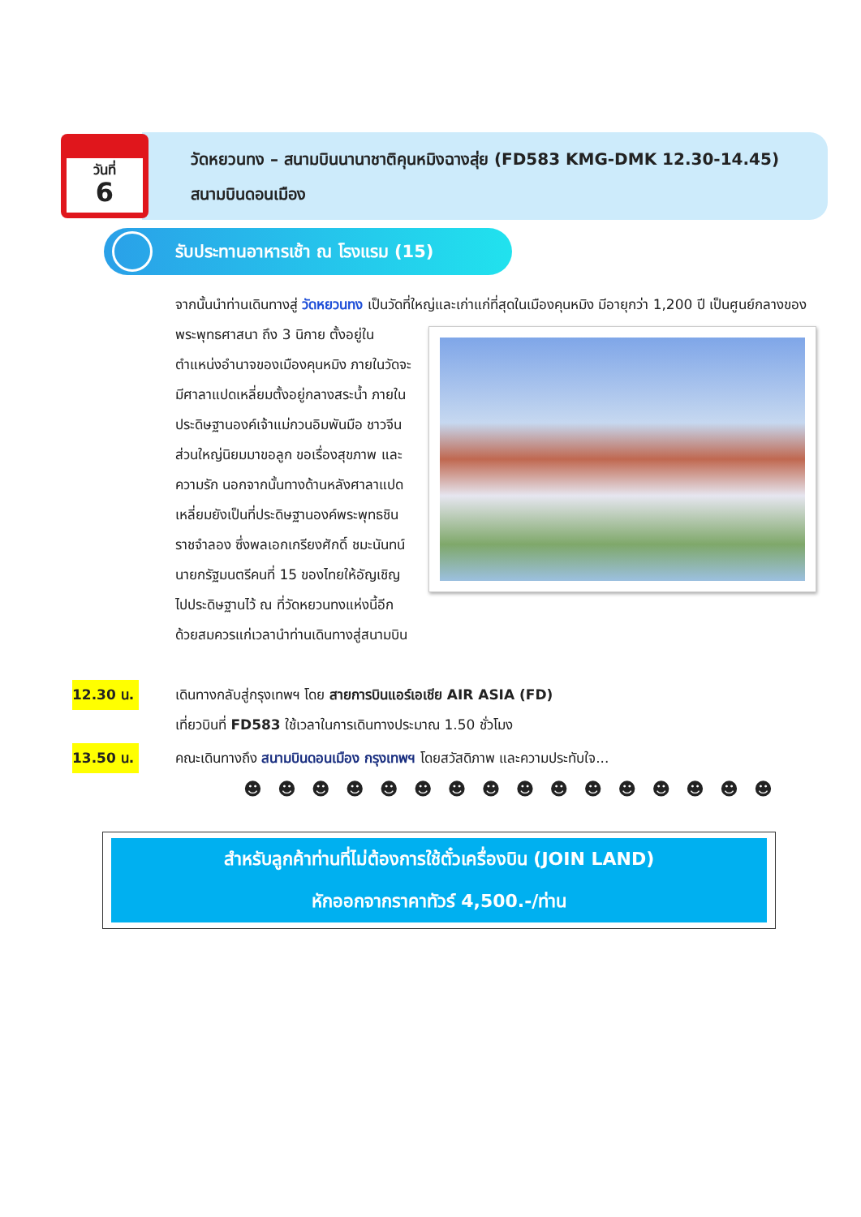วันที่
6
วัดหยวนทง – สนามบินนานาชาติคุนหมิงฉางสุ่ย (FD583 KMG-DMK 12.30-14.45) สนามบินดอนเมือง
รับประทานอาหารเช้า ณ โรงแรม (15)
จากนั้นนำท่านเดินทางสู่ วัดหยวนทง เป็นวัดที่ใหญ่และเก่าแก่ที่สุดในเมืองคุนหมิง มีอายุกว่า
1,200 ปี เป็นศูนย์กลางของพระพุทธศาสนา ถึง 3 นิกาย ตั้งอยู่ในตำแหน่งอำนาจของเมืองคุนหมิง ภายในวัดจะมีศาลาแปดเหลี่ยมตั้งอยู่กลางสระน้ำ ภายในประดิษฐานองค์เจ้าแม่กวนอิมพันมือ ชาวจีนส่วนใหญ่นิยมมาขอลูก ขอเรื่องสุขภาพ และความรัก นอกจากนั้นทางด้านหลังศาลาแปดเหลี่ยมยังเป็นที่ประดิษฐานองค์พระพุทธชินราชจำลอง ซึ่งพลเอกเกรียงศักดิ์ ชมะนันทน์นายกรัฐมนตรีคนที่ 15 ของไทยให้อัญเชิญไปประดิษฐานไว้ ณ ที่วัดหยวนทงแห่งนี้อีกด้วยสมควรแก่เวลานำท่านเดินทางสู่สนามบิน
12.30 น. เดินทางกลับสู่กรุงเทพฯ โดย สายการบินแอร์เอเชีย AIR ASIA (FD)
เที่ยวบินที่ FD583 ใช้เวลาในการเดินทางประมาณ 1.50 ชั่วโมง
13.50 น. คณะเดินทางถึง สนามบินดอนเมือง กรุงเทพฯ โดยสวัสดิภาพ และความประทับใจ...
☻ ☻ ☻ ☻ ☻ ☻ ☻ ☻ ☻ ☻ ☻ ☻ ☻ ☻ ☻ ☻
สำหรับลูกค้าท่านที่ไม่ต้องการใช้ตั๋วเครื่องบิน (JOIN LAND)
หักออกจากราคาทัวร์ 4,500.-/ท่าน